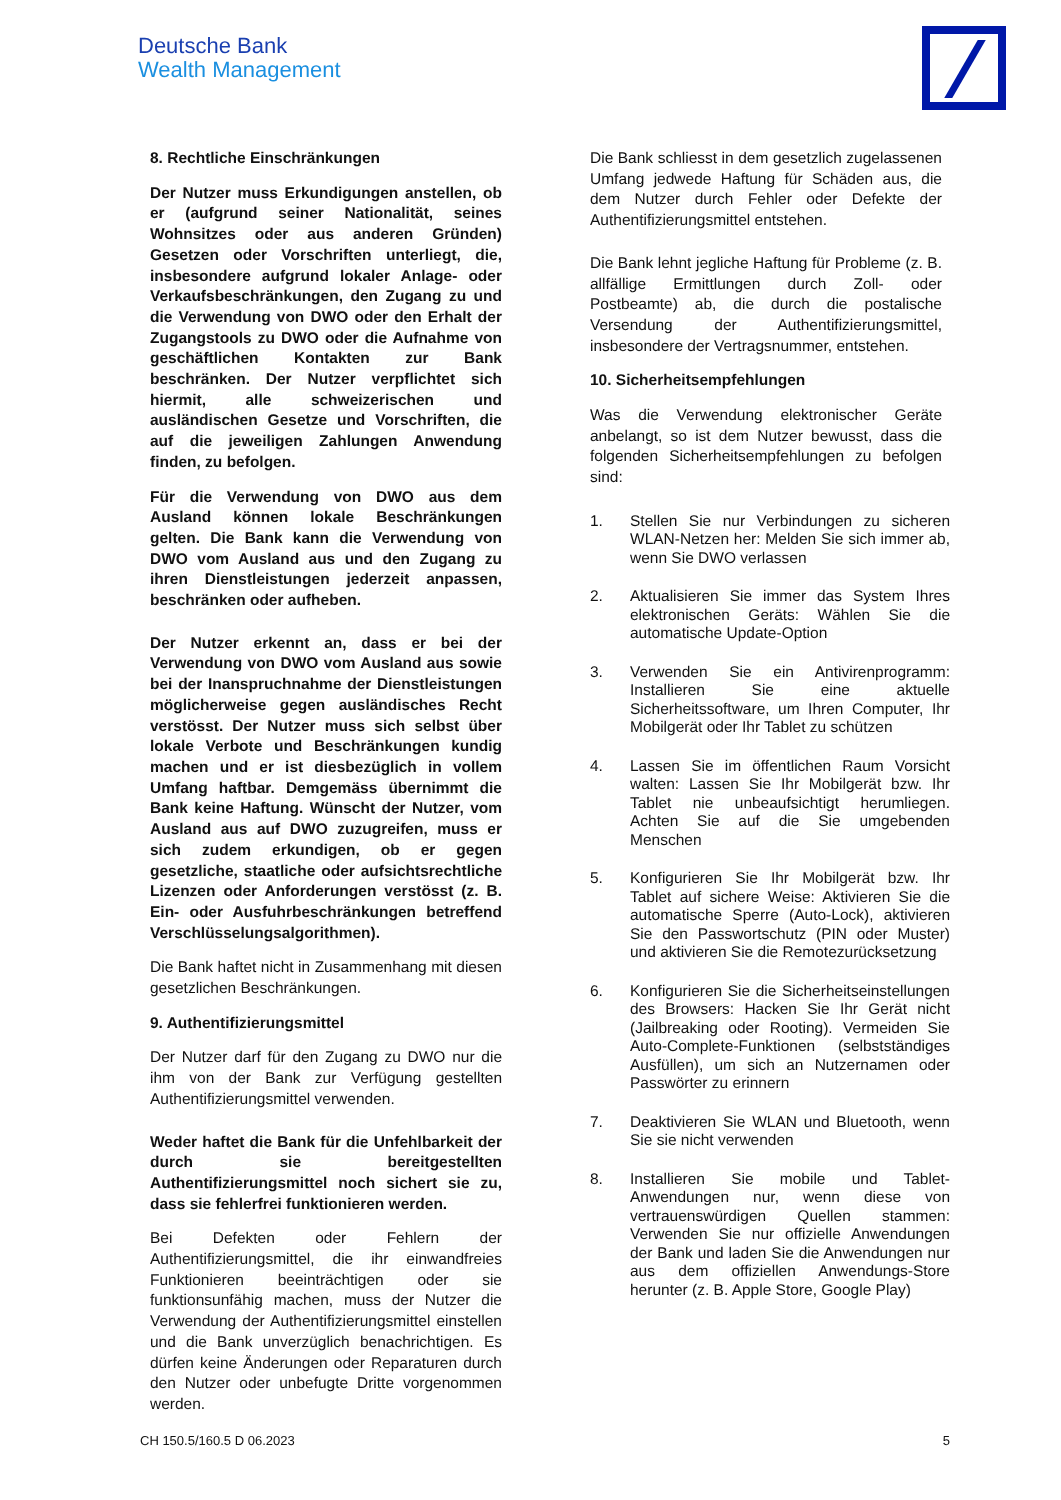Deutsche Bank
Wealth Management
8. Rechtliche Einschränkungen
Der Nutzer muss Erkundigungen anstellen, ob er (aufgrund seiner Nationalität, seines Wohnsitzes oder aus anderen Gründen) Gesetzen oder Vorschriften unterliegt, die, insbesondere aufgrund lokaler Anlage- oder Verkaufsbeschränkungen, den Zugang zu und die Verwendung von DWO oder den Erhalt der Zugangstools zu DWO oder die Aufnahme von geschäftlichen Kontakten zur Bank beschränken. Der Nutzer verpflichtet sich hiermit, alle schweizerischen und ausländischen Gesetze und Vorschriften, die auf die jeweiligen Zahlungen Anwendung finden, zu befolgen.
Für die Verwendung von DWO aus dem Ausland können lokale Beschränkungen gelten. Die Bank kann die Verwendung von DWO vom Ausland aus und den Zugang zu ihren Dienstleistungen jederzeit anpassen, beschränken oder aufheben.
Der Nutzer erkennt an, dass er bei der Verwendung von DWO vom Ausland aus sowie bei der Inanspruchnahme der Dienstleistungen möglicherweise gegen ausländisches Recht verstösst. Der Nutzer muss sich selbst über lokale Verbote und Beschränkungen kundig machen und er ist diesbezüglich in vollem Umfang haftbar. Demgemäss übernimmt die Bank keine Haftung. Wünscht der Nutzer, vom Ausland aus auf DWO zuzugreifen, muss er sich zudem erkundigen, ob er gegen gesetzliche, staatliche oder aufsichtsrechtliche Lizenzen oder Anforderungen verstösst (z. B. Ein- oder Ausfuhrbeschränkungen betreffend Verschlüsselungsalgorithmen).
Die Bank haftet nicht in Zusammenhang mit diesen gesetzlichen Beschränkungen.
9. Authentifizierungsmittel
Der Nutzer darf für den Zugang zu DWO nur die ihm von der Bank zur Verfügung gestellten Authentifizierungsmittel verwenden.
Weder haftet die Bank für die Unfehlbarkeit der durch sie bereitgestellten Authentifizierungsmittel noch sichert sie zu, dass sie fehlerfrei funktionieren werden.
Bei Defekten oder Fehlern der Authentifizierungsmittel, die ihr einwandfreies Funktionieren beeinträchtigen oder sie funktionsunfähig machen, muss der Nutzer die Verwendung der Authentifizierungsmittel einstellen und die Bank unverzüglich benachrichtigen. Es dürfen keine Änderungen oder Reparaturen durch den Nutzer oder unbefugte Dritte vorgenommen werden.
Die Bank schliesst in dem gesetzlich zugelassenen Umfang jedwede Haftung für Schäden aus, die dem Nutzer durch Fehler oder Defekte der Authentifizierungsmittel entstehen.
Die Bank lehnt jegliche Haftung für Probleme (z. B. allfällige Ermittlungen durch Zoll- oder Postbeamte) ab, die durch die postalische Versendung der Authentifizierungsmittel, insbesondere der Vertragsnummer, entstehen.
10. Sicherheitsempfehlungen
Was die Verwendung elektronischer Geräte anbelangt, so ist dem Nutzer bewusst, dass die folgenden Sicherheitsempfehlungen zu befolgen sind:
1. Stellen Sie nur Verbindungen zu sicheren WLAN-Netzen her: Melden Sie sich immer ab, wenn Sie DWO verlassen
2. Aktualisieren Sie immer das System Ihres elektronischen Geräts: Wählen Sie die automatische Update-Option
3. Verwenden Sie ein Antivirenprogramm: Installieren Sie eine aktuelle Sicherheitssoftware, um Ihren Computer, Ihr Mobilgerät oder Ihr Tablet zu schützen
4. Lassen Sie im öffentlichen Raum Vorsicht walten: Lassen Sie Ihr Mobilgerät bzw. Ihr Tablet nie unbeaufsichtigt herumliegen. Achten Sie auf die Sie umgebenden Menschen
5. Konfigurieren Sie Ihr Mobilgerät bzw. Ihr Tablet auf sichere Weise: Aktivieren Sie die automatische Sperre (Auto-Lock), aktivieren Sie den Passwortschutz (PIN oder Muster) und aktivieren Sie die Remotezurücksetzung
6. Konfigurieren Sie die Sicherheitseinstellungen des Browsers: Hacken Sie Ihr Gerät nicht (Jailbreaking oder Rooting). Vermeiden Sie Auto-Complete-Funktionen (selbstständiges Ausfüllen), um sich an Nutzernamen oder Passwörter zu erinnern
7. Deaktivieren Sie WLAN und Bluetooth, wenn Sie sie nicht verwenden
8. Installieren Sie mobile und Tablet-Anwendungen nur, wenn diese von vertrauenswürdigen Quellen stammen: Verwenden Sie nur offizielle Anwendungen der Bank und laden Sie die Anwendungen nur aus dem offiziellen Anwendungs-Store herunter (z. B. Apple Store, Google Play)
CH 150.5/160.5 D 06.2023 5